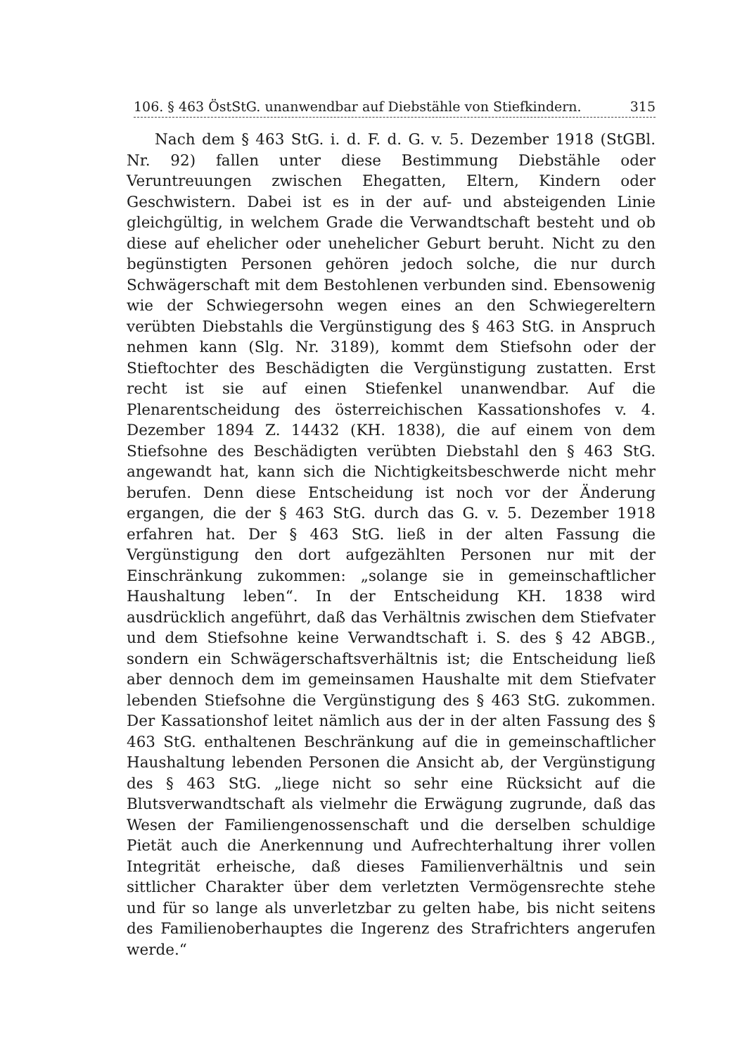106. § 463 ÖstStG. unanwendbar auf Diebstähle von Stiefkindern. 315
Nach dem § 463 StG. i. d. F. d. G. v. 5. Dezember 1918 (StGBl. Nr. 92) fallen unter diese Bestimmung Diebstähle oder Veruntreuungen zwischen Ehegatten, Eltern, Kindern oder Geschwistern. Dabei ist es in der auf- und absteigenden Linie gleichgültig, in welchem Grade die Verwandtschaft besteht und ob diese auf ehelicher oder unehelicher Geburt beruht. Nicht zu den begünstigten Personen gehören jedoch solche, die nur durch Schwägerschaft mit dem Bestohlenen verbunden sind. Ebensowenig wie der Schwiegersohn wegen eines an den Schwiegereltern verübten Diebstahls die Vergünstigung des § 463 StG. in Anspruch nehmen kann (Slg. Nr. 3189), kommt dem Stiefsohn oder der Stieftochter des Beschädigten die Vergünstigung zustatten. Erst recht ist sie auf einen Stiefenkel unanwendbar. Auf die Plenarentscheidung des österreichischen Kassationshofes v. 4. Dezember 1894 Z. 14432 (KH. 1838), die auf einem von dem Stiefsohne des Beschädigten verübten Diebstahl den § 463 StG. angewandt hat, kann sich die Nichtigkeitsbeschwerde nicht mehr berufen. Denn diese Entscheidung ist noch vor der Änderung ergangen, die der § 463 StG. durch das G. v. 5. Dezember 1918 erfahren hat. Der § 463 StG. ließ in der alten Fassung die Vergünstigung den dort aufgezählten Personen nur mit der Einschränkung zukommen: „solange sie in gemeinschaftlicher Haushaltung leben“. In der Entscheidung KH. 1838 wird ausdrücklich angeführt, daß das Verhältnis zwischen dem Stiefvater und dem Stiefsohne keine Verwandtschaft i. S. des § 42 ABGB., sondern ein Schwägerschaftsverhältnis ist; die Entscheidung ließ aber dennoch dem im gemeinsamen Haushalte mit dem Stiefvater lebenden Stiefsohne die Vergünstigung des § 463 StG. zukommen. Der Kassationshof leitet nämlich aus der in der alten Fassung des § 463 StG. enthaltenen Beschränkung auf die in gemeinschaftlicher Haushaltung lebenden Personen die Ansicht ab, der Vergünstigung des § 463 StG. „liege nicht so sehr eine Rücksicht auf die Blutsverwandtschaft als vielmehr die Erwägung zugrunde, daß das Wesen der Familiengenossenschaft und die derselben schuldige Pietät auch die Anerkennung und Aufrechterhaltung ihrer vollen Integrität erheische, daß dieses Familienverhältnis und sein sittlicher Charakter über dem verletzten Vermögensrechte stehe und für so lange als unverletzbar zu gelten habe, bis nicht seitens des Familienoberhauptes die Ingerenz des Strafrichters angerufen werde.“